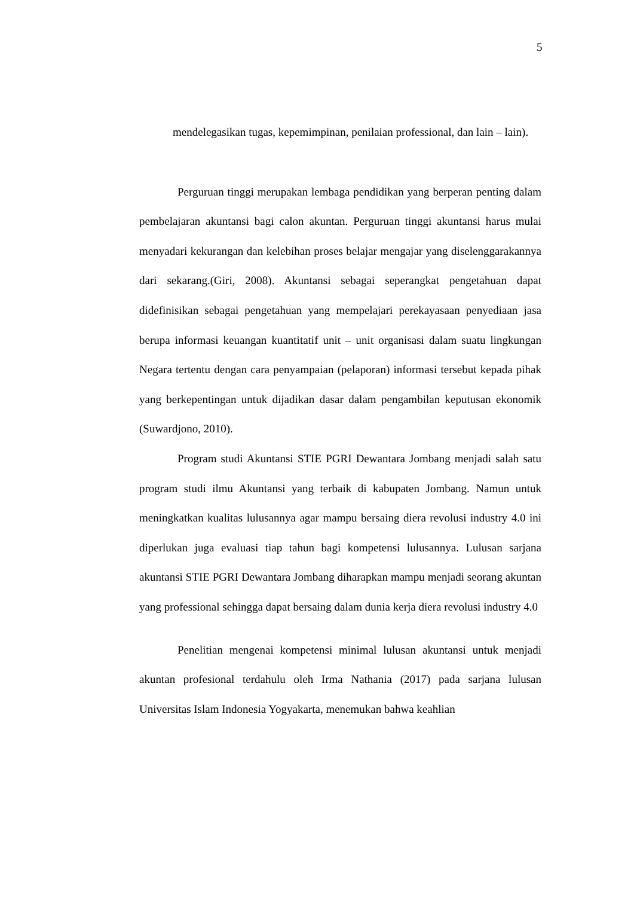5
mendelegasikan tugas, kepemimpinan, penilaian professional, dan lain – lain).
Perguruan tinggi merupakan lembaga pendidikan yang berperan penting dalam pembelajaran akuntansi bagi calon akuntan. Perguruan tinggi akuntansi harus mulai menyadari kekurangan dan kelebihan proses belajar mengajar yang diselenggarakannya dari sekarang.(Giri, 2008). Akuntansi sebagai seperangkat pengetahuan dapat didefinisikan sebagai pengetahuan yang mempelajari perekayasaan penyediaan jasa berupa informasi keuangan kuantitatif unit – unit organisasi dalam suatu lingkungan Negara tertentu dengan cara penyampaian (pelaporan) informasi tersebut kepada pihak yang berkepentingan untuk dijadikan dasar dalam pengambilan keputusan ekonomik (Suwardjono, 2010).
Program studi Akuntansi STIE PGRI Dewantara Jombang menjadi salah satu program studi ilmu Akuntansi yang terbaik di kabupaten Jombang. Namun untuk meningkatkan kualitas lulusannya agar mampu bersaing diera revolusi industry 4.0 ini diperlukan juga evaluasi tiap tahun bagi kompetensi lulusannya. Lulusan sarjana akuntansi STIE PGRI Dewantara Jombang diharapkan mampu menjadi seorang akuntan yang professional sehingga dapat bersaing dalam dunia kerja diera revolusi industry 4.0
Penelitian mengenai kompetensi minimal lulusan akuntansi untuk menjadi akuntan profesional terdahulu oleh Irma Nathania (2017) pada sarjana lulusan Universitas Islam Indonesia Yogyakarta, menemukan bahwa keahlian